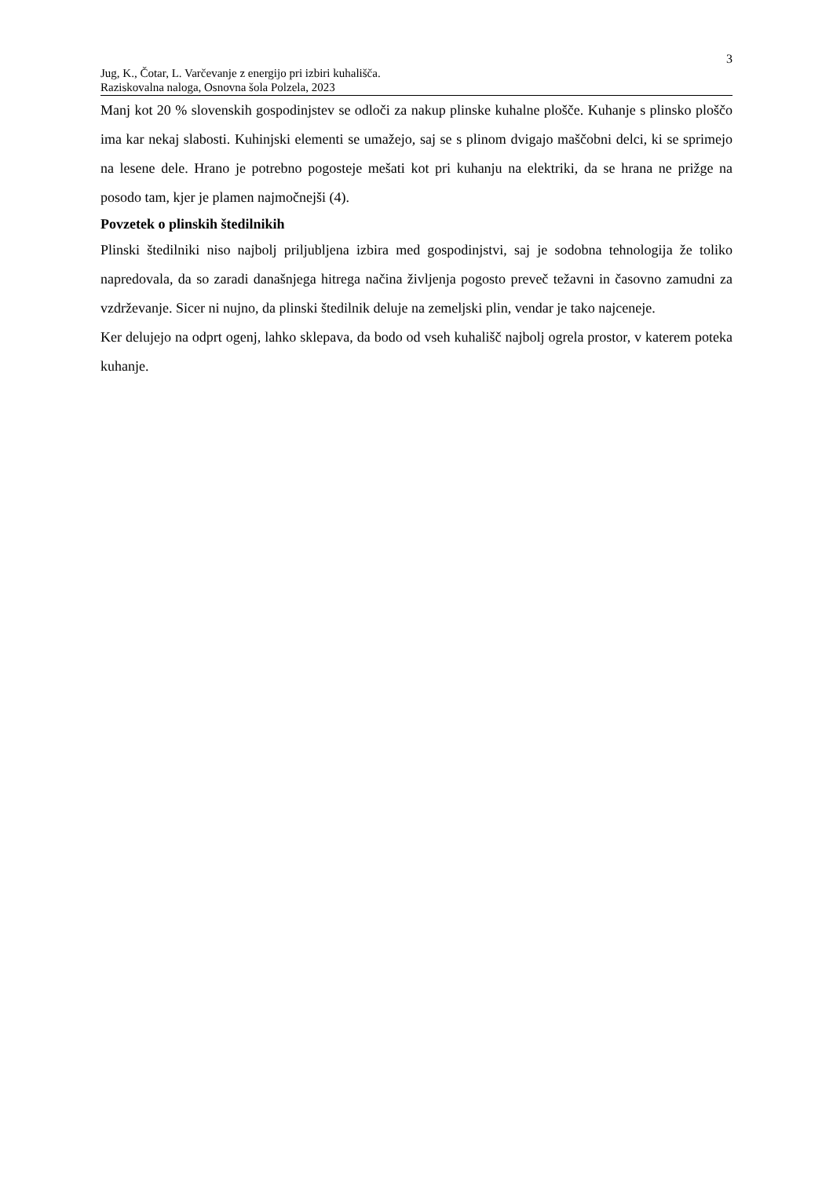3
Jug, K., Čotar, L. Varčevanje z energijo pri izbiri kuhališča.
Raziskovalna naloga, Osnovna šola Polzela, 2023
Manj kot 20 % slovenskih gospodinjstev se odloči za nakup plinske kuhalne plošče. Kuhanje s plinsko ploščo ima kar nekaj slabosti. Kuhinjski elementi se umažejo, saj se s plinom dvigajo maščobni delci, ki se sprimejo na lesene dele. Hrano je potrebno pogosteje mešati kot pri kuhanju na elektriki, da se hrana ne prižge na posodo tam, kjer je plamen najmočnejši (4).
Povzetek o plinskih štedilnikih
Plinski štedilniki niso najbolj priljubljena izbira med gospodinjstvi, saj je sodobna tehnologija že toliko napredovala, da so zaradi današnjega hitrega načina življenja pogosto preveč težavni in časovno zamudni za vzdrževanje. Sicer ni nujno, da plinski štedilnik deluje na zemeljski plin, vendar je tako najceneje.
Ker delujejo na odprt ogenj, lahko sklepava, da bodo od vseh kuhališč najbolj ogrela prostor, v katerem poteka kuhanje.